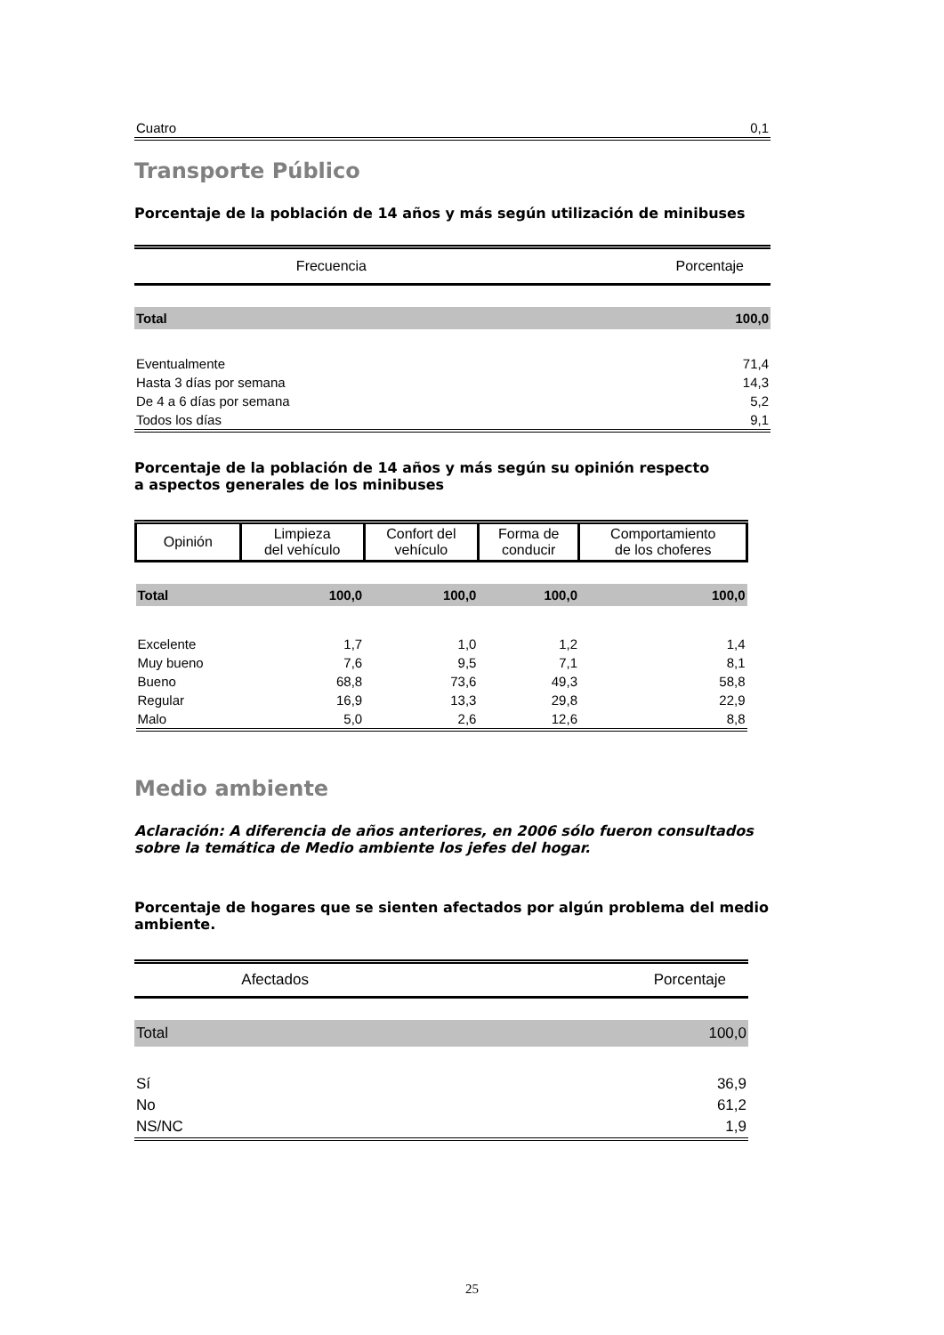| Cuatro | 0,1 |
Transporte Público
Porcentaje de la población de 14 años y más según utilización de minibuses
| Frecuencia | Porcentaje |
| --- | --- |
| Total | 100,0 |
| Eventualmente | 71,4 |
| Hasta 3 días por semana | 14,3 |
| De 4 a 6 días por semana | 5,2 |
| Todos los días | 9,1 |
Porcentaje de la población de 14 años y más según su opinión respecto
a aspectos generales de los minibuses
| Opinión | Limpieza del vehículo | Confort del vehículo | Forma de conducir | Comportamiento de los choferes |
| --- | --- | --- | --- | --- |
| Total | 100,0 | 100,0 | 100,0 | 100,0 |
| Excelente | 1,7 | 1,0 | 1,2 | 1,4 |
| Muy bueno | 7,6 | 9,5 | 7,1 | 8,1 |
| Bueno | 68,8 | 73,6 | 49,3 | 58,8 |
| Regular | 16,9 | 13,3 | 29,8 | 22,9 |
| Malo | 5,0 | 2,6 | 12,6 | 8,8 |
Medio ambiente
Aclaración: A diferencia de años anteriores, en 2006 sólo fueron consultados sobre la temática de Medio ambiente los jefes del hogar.
Porcentaje de hogares que se sienten afectados por algún problema del medio ambiente.
| Afectados | Porcentaje |
| --- | --- |
| Total | 100,0 |
| Sí | 36,9 |
| No | 61,2 |
| NS/NC | 1,9 |
25